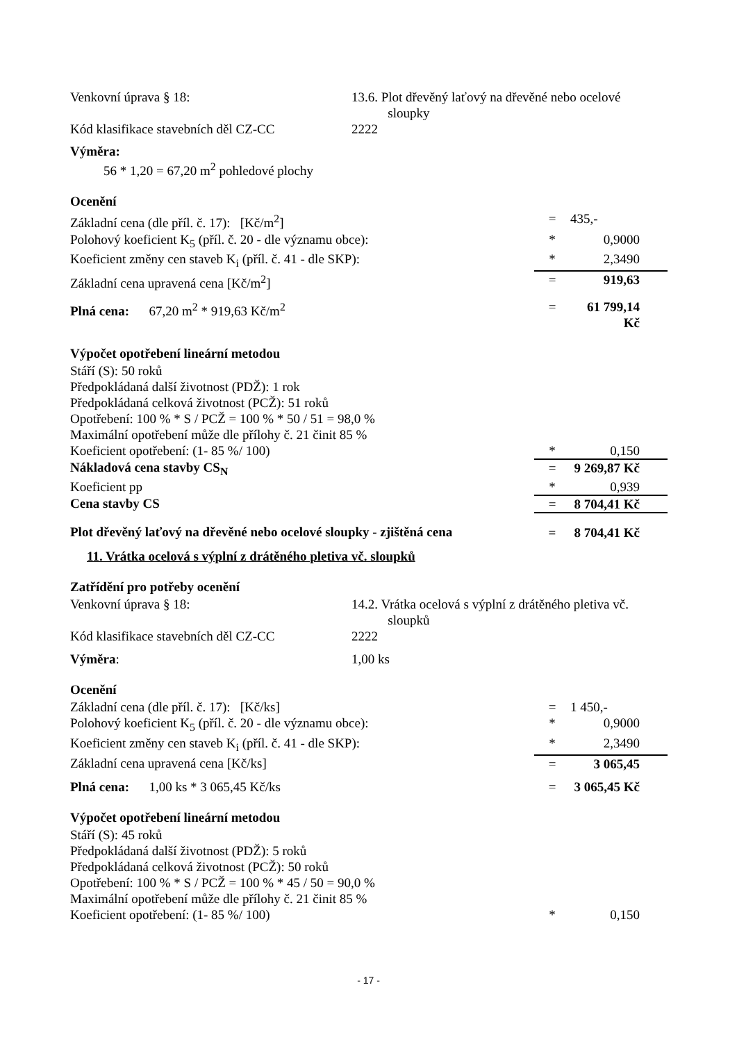| Venkovní úprava § 18: | 13.6. Plot dřevěný laťový na dřevěné nebo ocelové sloupky |
| Kód klasifikace stavebních děl CZ-CC | 2222 |
Výměra:
56 * 1,20 = 67,20 m<sup>2</sup> pohledové plochy
Ocenění
| Základní cena (dle příl. č. 17): [Kč/m<sup>2</sup>] | = | 435,- |
| Polohový koeficient K<sub>5</sub> (příl. č. 20 - dle významu obce): | * | 0,9000 |
| Koeficient změny cen staveb K<sub>i</sub> (příl. č. 41 - dle SKP): | * | 2,3490 |
| Základní cena upravená cena [Kč/m<sup>2</sup>] | = | 919,63 |
| Plná cena: 67,20 m<sup>2</sup> * 919,63 Kč/m<sup>2</sup> | = | 61 799,14 Kč |
Výpočet opotřebení lineární metodou
| Stáří (S): 50 roků | | |
| Předpokládaná další životnost (PDŽ): 1 rok | | |
| Předpokládaná celková životnost (PCŽ): 51 roků | | |
| Opotřebení: 100 % * S / PCŽ = 100 % * 50 / 51 = 98,0 % | | |
| Maximální opotřebení může dle přílohy č. 21 činit 85 % | | |
| Koeficient opotřebení: (1- 85 %/ 100) | * | 0,150 |
| Nákladová cena stavby CS<sub>N</sub> | = | 9 269,87 Kč |
| Koeficient pp | * | 0,939 |
| Cena stavby CS | = | 8 704,41 Kč |
| Plot dřevěný laťový na dřevěné nebo ocelové sloupky - zjištěná cena | = | 8 704,41 Kč |
11. Vrátka ocelová s výplní z drátěného pletiva vč. sloupků
Zatřídění pro potřeby ocenění
| Venkovní úprava § 18: | 14.2. Vrátka ocelová s výplní z drátěného pletiva vč. sloupků |
| Kód klasifikace stavebních děl CZ-CC | 2222 |
| Výměra : | 1,00 ks |
Ocenění
| Základní cena (dle příl. č. 17): [Kč/ks] | = | 1 450,- |
| Polohový koeficient K<sub>5</sub> (příl. č. 20 - dle významu obce): | * | 0,9000 |
| Koeficient změny cen staveb K<sub>i</sub> (příl. č. 41 - dle SKP): | * | 2,3490 |
| Základní cena upravená cena [Kč/ks] | = | 3 065,45 |
| Plná cena: 1,00 ks * 3 065,45 Kč/ks | = | 3 065,45 Kč |
Výpočet opotřebení lineární metodou
| Stáří (S): 45 roků | | |
| Předpokládaná další životnost (PDŽ): 5 roků | | |
| Předpokládaná celková životnost (PCŽ): 50 roků | | |
| Opotřebení: 100 % * S / PCŽ = 100 % * 45 / 50 = 90,0 % | | |
| Maximální opotřebení může dle přílohy č. 21 činit 85 % | | |
| Koeficient opotřebení: (1- 85 %/ 100) | * | 0,150 |
- 17 -